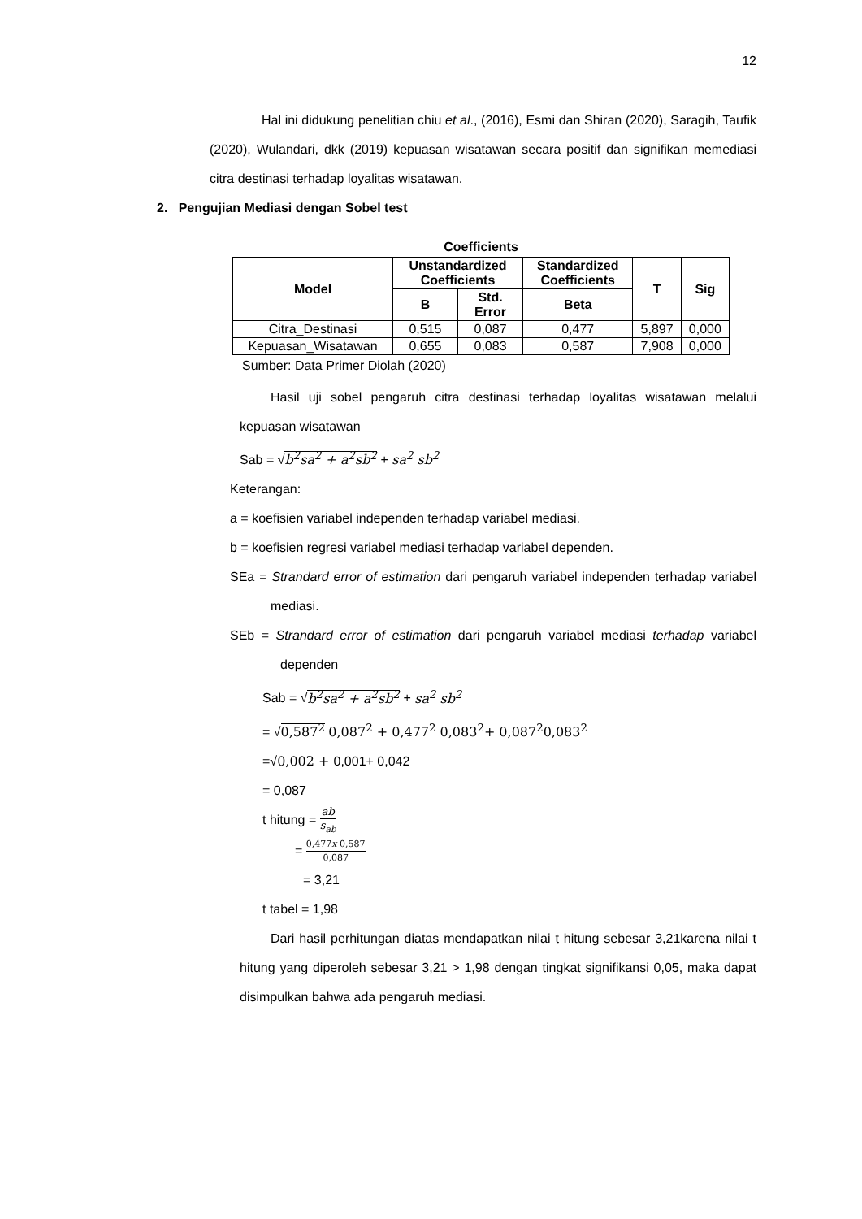12
Hal ini didukung penelitian chiu et al., (2016), Esmi dan Shiran (2020), Saragih, Taufik (2020), Wulandari, dkk (2019) kepuasan wisatawan secara positif dan signifikan memediasi citra destinasi terhadap loyalitas wisatawan.
2. Pengujian Mediasi dengan Sobel test
Coefficients
| Model | Unstandardized Coefficients | | Standardized Coefficients | T | Sig |
| --- | --- | --- | --- | --- | --- |
| | B | Std. Error | Beta | | |
| Citra_Destinasi | 0,515 | 0,087 | 0,477 | 5,897 | 0,000 |
| Kepuasan_Wisatawan | 0,655 | 0,083 | 0,587 | 7,908 | 0,000 |
Sumber: Data Primer Diolah (2020)
Hasil uji sobel pengaruh citra destinasi terhadap loyalitas wisatawan melalui kepuasan wisatawan
Sab = √b<sup>2</sup>sa<sup>2</sup> + a<sup>2</sup>sb<sup>2</sup> + sa<sup>2</sup> sb<sup>2</sup>
Keterangan:
a = koefisien variabel independen terhadap variabel mediasi.
b = koefisien regresi variabel mediasi terhadap variabel dependen.
SEa = Strandard error of estimation dari pengaruh variabel independen terhadap variabel mediasi.
SEb = Strandard error of estimation dari pengaruh variabel mediasi terhadap variabel dependen
Sab = √b<sup>2</sup>sa<sup>2</sup> + a<sup>2</sup>sb<sup>2</sup> + sa<sup>2</sup> sb<sup>2</sup>
= √0,587<sup>2</sup> 0,087<sup>2</sup> + 0,477<sup>2</sup> 0,083<sup>2</sup>+ 0,087<sup>2</sup>0,083<sup>2</sup>
=√0,002 + 0,001+ 0,042
= 0,087
t hitung = ab s<sub>ab</sub>
= 0,477x 0,587 0,087
= 3,21
t tabel = 1,98
Dari hasil perhitungan diatas mendapatkan nilai t hitung sebesar 3,21karena nilai t hitung yang diperoleh sebesar 3,21 > 1,98 dengan tingkat signifikansi 0,05, maka dapat disimpulkan bahwa ada pengaruh mediasi.